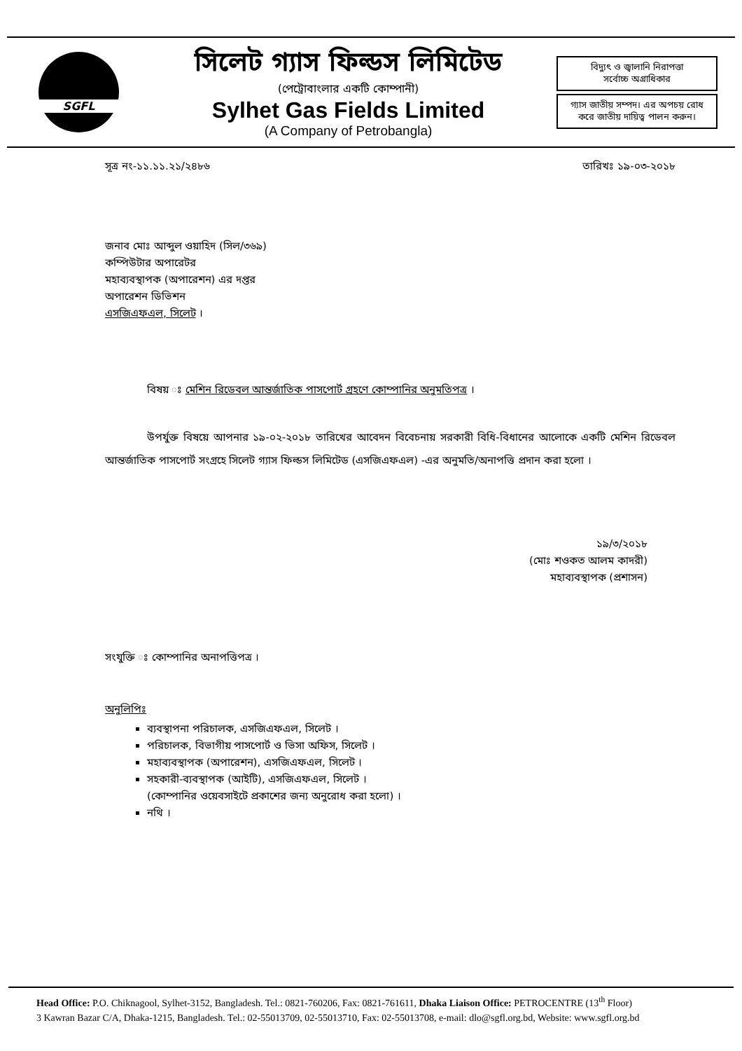SGFL
সিলেট গ্যাস ফিল্ডস লিমিটেড
(পেট্রোবাংলার একটি কোম্পানী)
Sylhet Gas Fields Limited
(A Company of Petrobangla)
বিদ্যুৎ ও জ্বালানি নিরাপত্তা
সর্বোচ্চ অগ্রাধিকার
গ্যাস জাতীয় সম্পদ। এর অপচয় রোধ
করে জাতীয় দায়িত্ব পালন করুন।
সূত্র নং-১১.১১.২১/২৪৮৬ তারিখঃ ১৯-০৩-২০১৮
জনাব মোঃ আব্দুল ওয়াহিদ (সিল/৩৬৯)
কম্পিউটার অপারেটর
মহাব্যবস্থাপক (অপারেশন) এর দপ্তর
অপারেশন ডিভিশন
এসজিএফএল, সিলেট ।
বিষয় ঃ মেশিন রিডেবল আন্তর্জাতিক পাসপোর্ট গ্রহণে কোম্পানির অনুমতিপত্র ।
উপর্যুক্ত বিষয়ে আপনার ১৯-০২-২০১৮ তারিখের আবেদন বিবেচনায় সরকারী বিধি-বিধানের আলোকে একটি মেশিন রিডেবল আন্তর্জাতিক পাসপোর্ট সংগ্রহে সিলেট গ্যাস ফিল্ডস লিমিটেড (এসজিএফএল) -এর অনুমতি/অনাপত্তি প্রদান করা হলো ।
১৯/৩/২০১৮
(মোঃ শওকত আলম কাদরী)
মহাব্যবস্থাপক (প্রশাসন)
সংযুক্তি ঃ কোম্পানির অনাপত্তিপত্র ।
অনুলিপিঃ
ব্যবস্থাপনা পরিচালক, এসজিএফএল, সিলেট ।
পরিচালক, বিভাগীয় পাসপোর্ট ও ভিসা অফিস, সিলেট ।
মহাব্যবস্থাপক (অপারেশন), এসজিএফএল, সিলেট ।
সহকারী-ব্যবস্থাপক (আইটি), এসজিএফএল, সিলেট ।
(কোম্পানির ওয়েবসাইটে প্রকাশের জন্য অনুরোধ করা হলো) ।
নথি ।
Head Office: P.O. Chiknagool, Sylhet-3152, Bangladesh. Tel.: 0821-760206, Fax: 0821-761611, Dhaka Liaison Office: PETROCENTRE (13<sup>th</sup> Floor)
3 Kawran Bazar C/A, Dhaka-1215, Bangladesh. Tel.: 02-55013709, 02-55013710, Fax: 02-55013708, e-mail: dlo@sgfl.org.bd, Website: www.sgfl.org.bd